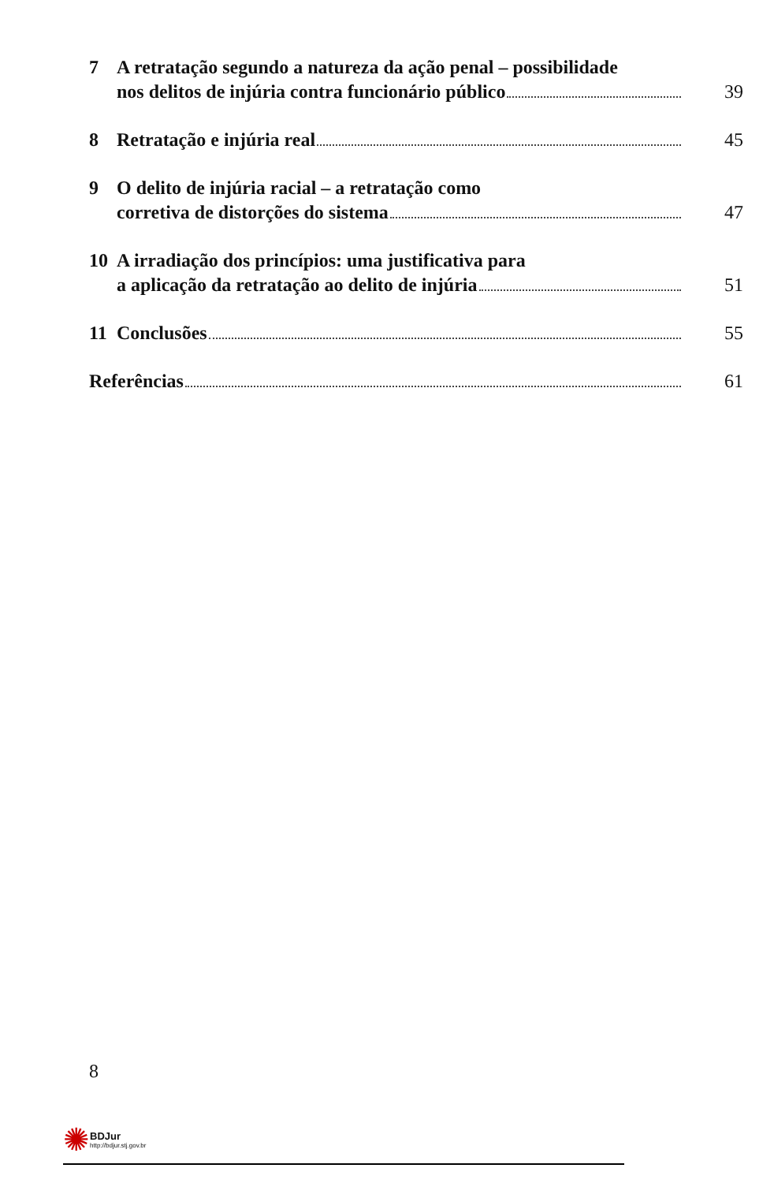7 A retratação segundo a natureza da ação penal – possibilidade
nos delitos de injúria contra funcionário público 39
8 Retratação e injúria real 45
9 O delito de injúria racial – a retratação como
corretiva de distorções do sistema 47
10 A irradiação dos princípios: uma justificativa para
a aplicação da retratação ao delito de injúria 51
11 Conclusões 55
Referências 61
8
✺
BDJur
http://bdjur.stj.gov.br